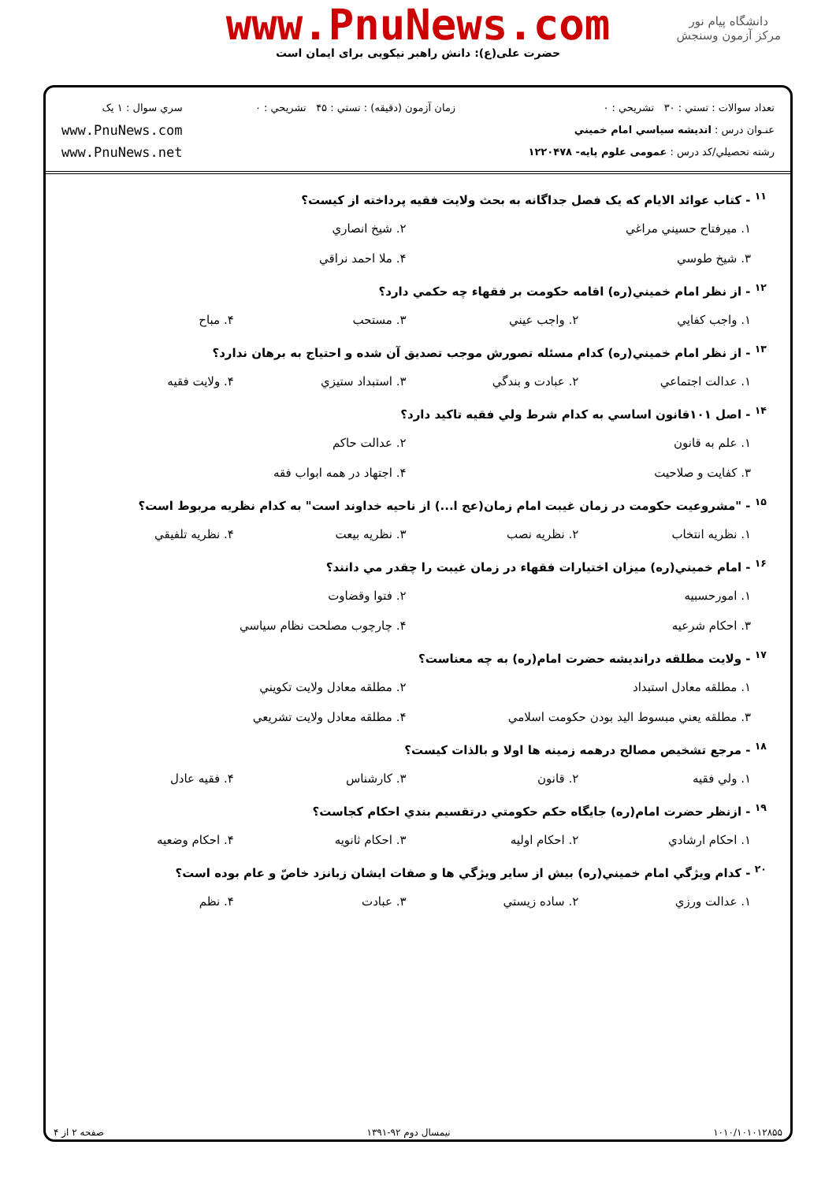دانشگاه پیام نور
مرکز آزمون وسنجش
www.PnuNews.com
حضرت علی(ع): دانش راهبر نیکویی برای ایمان است
تعداد سوالات : تستي : ۳۰ تشريحي : ۰
عنـوان درس : انديشه سياسي امام خميني
رشته تحصيلي/کد درس : عمومی علوم پایه- ۱۲۲۰۴۷۸
زمان آزمون (دقيقه) : تستي : ۴۵ تشريحي : ۰
سري سوال : ۱ يک
www.PnuNews.com
www.PnuNews.net
<sup>۱۱</sup> - کتاب عوائد الايام که يک فصل جداگانه به بحث ولايت فقيه پرداخته از کيست؟
۱. ميرفتاح حسيني مراغي ۲. شيخ انصاري ۳. شيخ طوسي ۴. ملا احمد نراقي
<sup>۱۲</sup> - از نظر امام خميني(ره) اقامه حکومت بر فقهاء چه حکمي دارد؟
۱. واجب کفايي ۲. واجب عيني ۳. مستحب ۴. مباح
<sup>۱۳</sup> - از نظر امام خميني(ره) کدام مسئله تصورش موجب تصديق آن شده و احتياج به برهان ندارد؟
۱. عدالت اجتماعي ۲. عبادت و بندگي ۳. استبداد ستيزي ۴. ولايت فقيه
<sup>۱۴</sup> - اصل ۱۰۱قانون اساسي به کدام شرط ولي فقيه تاکيد دارد؟
۱. علم به قانون ۲. عدالت حاکم ۳. کفايت و صلاحيت ۴. اجتهاد در همه ابواب فقه
<sup>۱۵</sup> - "مشروعيت حکومت در زمان غيبت امام زمان(عج ا...) از ناحيه خداوند است" به کدام نظريه مربوط است؟
۱. نظريه انتخاب ۲. نظريه نصب ۳. نظريه بيعت ۴. نظريه تلفيقي
<sup>۱۶</sup> - امام خميني(ره) ميزان اختيارات فقهاء در زمان غيبت را چقدر مي دانند؟
۱. امورحسبيه ۲. فتوا وقضاوت ۳. احکام شرعيه ۴. چارچوب مصلحت نظام سياسي
<sup>۱۷</sup> - ولايت مطلقه درانديشه حضرت امام(ره) به چه معناست؟
۱. مطلقه معادل استبداد ۲. مطلقه معادل ولايت تکويني ۳. مطلقه يعني مبسوط اليد بودن حکومت اسلامي ۴. مطلقه معادل ولايت تشريعي
<sup>۱۸</sup> - مرجع تشخيص مصالح درهمه زمينه ها اولا و بالذات کيست؟
۱. ولي فقيه ۲. قانون ۳. کارشناس ۴. فقيه عادل
<sup>۱۹</sup> - ازنظر حضرت امام(ره) جايگاه حکم حکومتي درتقسيم بندي احکام کجاست؟
۱. احکام ارشادي ۲. احکام اوليه ۳. احکام ثانويه ۴. احکام وضعيه
<sup>۲۰</sup> - کدام ويژگي امام خميني(ره) بيش از ساير ويژگي ها و صفات ايشان زبانزد خاصّ و عام بوده است؟
۱. عدالت ورزي ۲. ساده زيستي ۳. عبادت ۴. نظم
۱۰۱۰/۱۰۱۰۱۲۸۵۵ نيمسال دوم ۹۲-۱۳۹۱ صفحه ۲ از ۴